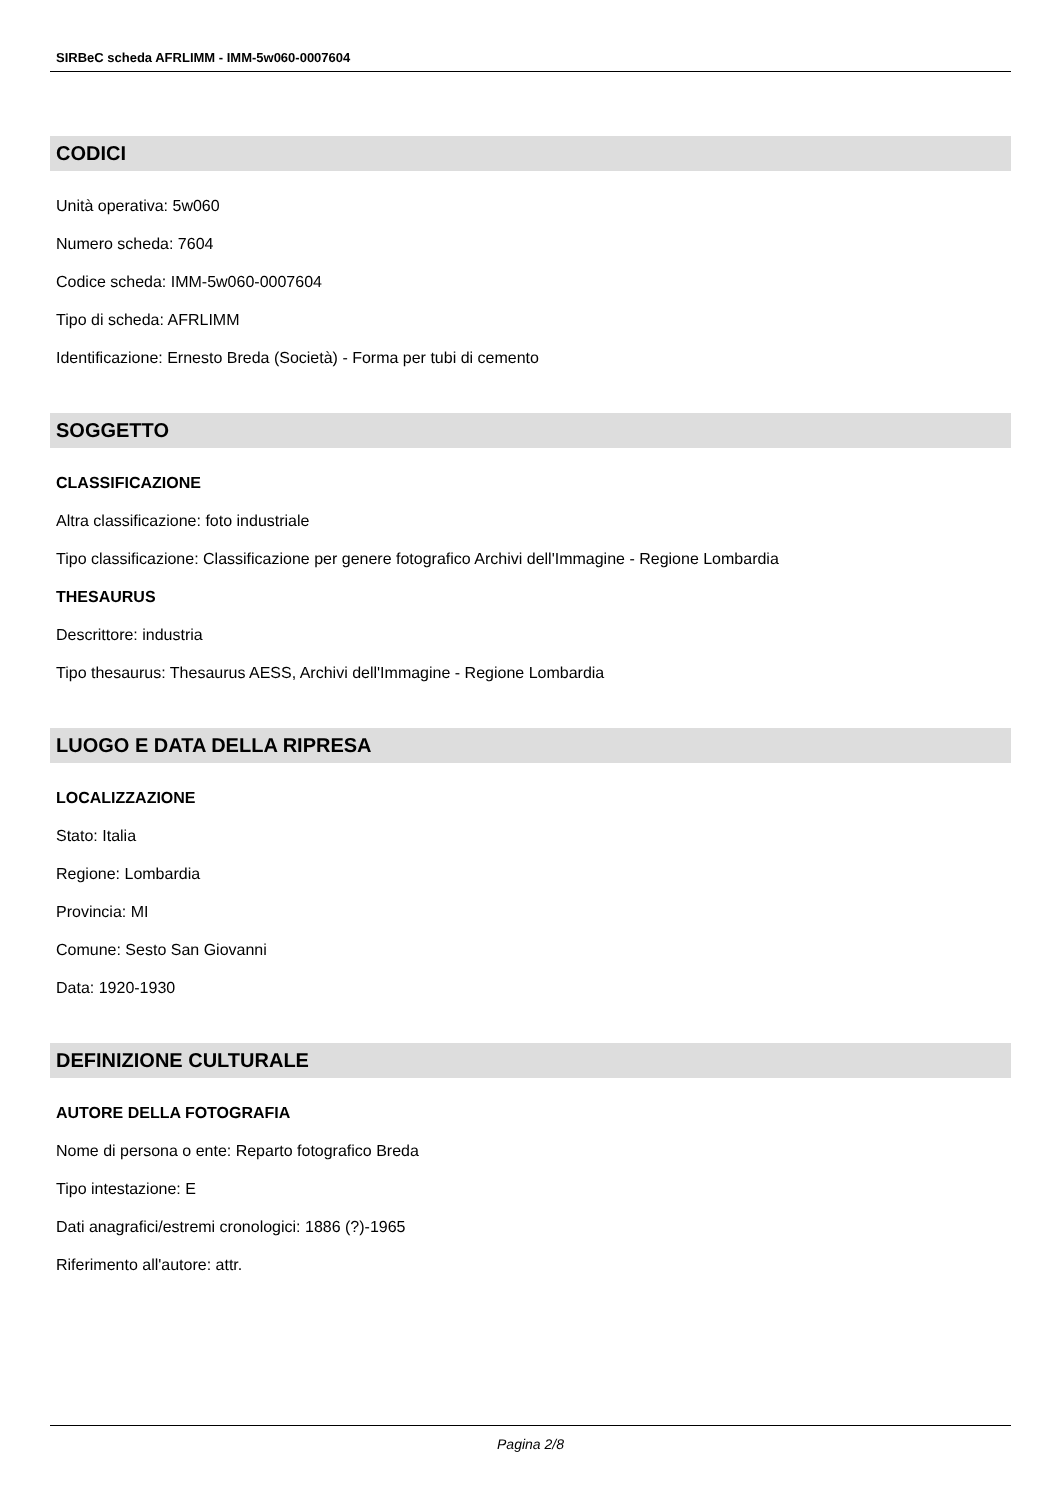SIRBeC scheda AFRLIMM - IMM-5w060-0007604
CODICI
Unità operativa: 5w060
Numero scheda: 7604
Codice scheda: IMM-5w060-0007604
Tipo di scheda: AFRLIMM
Identificazione: Ernesto Breda (Società) - Forma per tubi di cemento
SOGGETTO
CLASSIFICAZIONE
Altra classificazione: foto industriale
Tipo classificazione: Classificazione per genere fotografico Archivi dell'Immagine - Regione Lombardia
THESAURUS
Descrittore: industria
Tipo thesaurus: Thesaurus AESS, Archivi dell'Immagine - Regione Lombardia
LUOGO E DATA DELLA RIPRESA
LOCALIZZAZIONE
Stato: Italia
Regione: Lombardia
Provincia: MI
Comune: Sesto San Giovanni
Data: 1920-1930
DEFINIZIONE CULTURALE
AUTORE DELLA FOTOGRAFIA
Nome di persona o ente: Reparto fotografico Breda
Tipo intestazione: E
Dati anagrafici/estremi cronologici: 1886 (?)-1965
Riferimento all'autore: attr.
Pagina 2/8